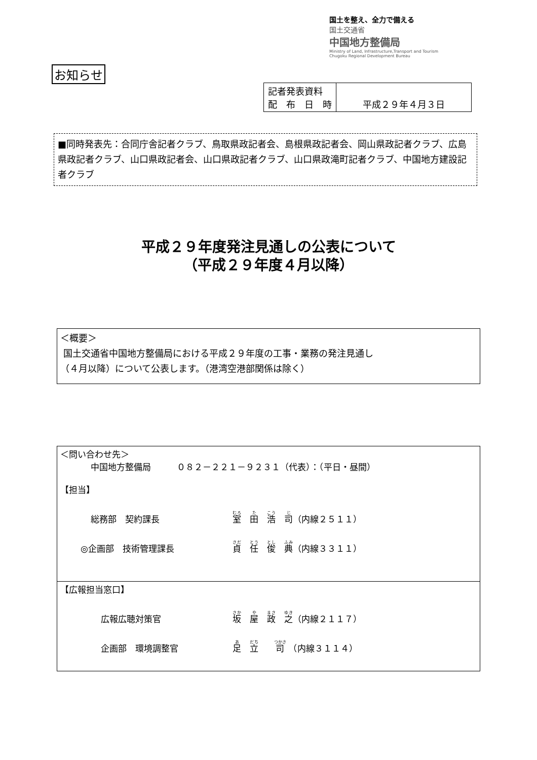国土を整え、全力で備える
国土交通省
中国地方整備局
Ministry of Land, Infrastructure,Transport and Tourism
Chugoku Regional Development Bureau
お知らせ
| 記者発表資料 配 布 日 時 | 平成２９年４月３日 |
■同時発表先：合同庁舎記者クラブ、鳥取県政記者会、島根県政記者会、岡山県政記者クラブ、広島県政記者クラブ、山口県政記者会、山口県政記者クラブ、山口県政滝町記者クラブ、中国地方建設記者クラブ
平成２９年度発注見通しの公表について
（平成２９年度４月以降）
＜概要＞
国土交通省中国地方整備局における平成２９年度の工事・業務の発注見通し
（４月以降）について公表します。（港湾空港部関係は除く）
＜問い合わせ先＞
中国地方整備局　　　０８２－２２１－９２３１（代表）：（平日・昼間）
【担当】
総務部　契約課長 室　田　浩　司（内線２５１１）
◎企画部　技術管理課長 貞　任　俊　典（内線３３１１）
【広報担当窓口】
広報広聴対策官 坂　屋　政　之（内線２１１７）
企画部　環境調整官 足　立　　司　（内線３１１４）